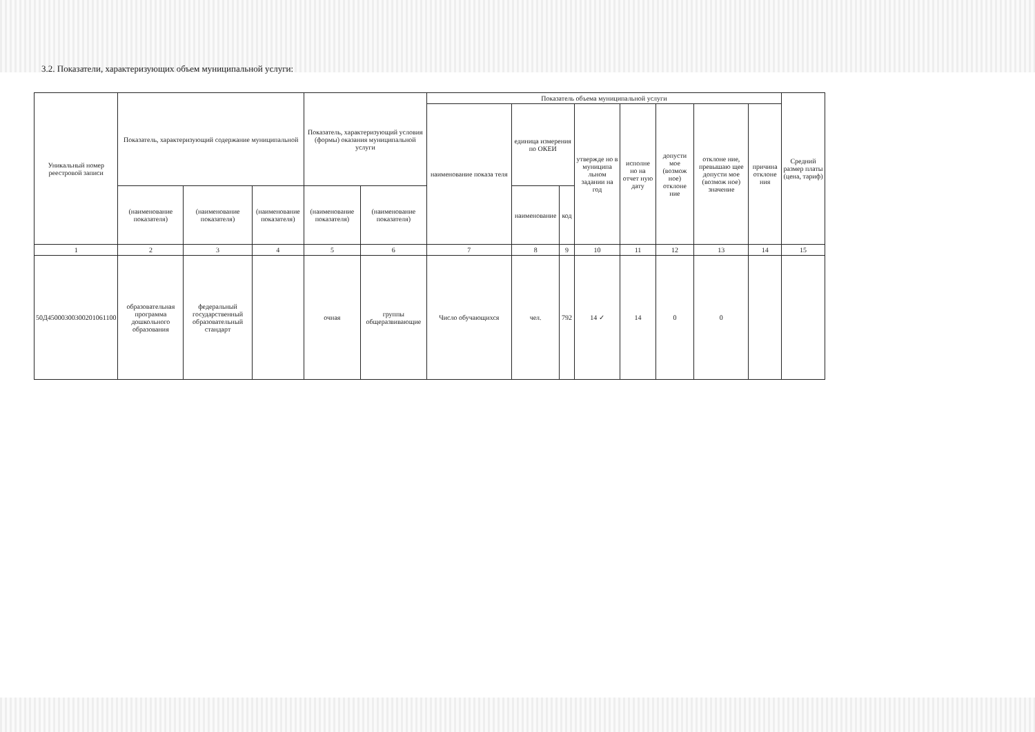3.2. Показатели, характеризующих объем муниципальной услуги:
| Уникальный номер реестровой записи | Показатель, характеризующий содержание муниципальной | | | Показатель, характеризующий условия (формы) оказания муниципальной услуги | | Показатель объема муниципальной услуги | | | | | | | | Средний размер платы (цена, тариф) |
| --- | --- | --- | --- | --- | --- | --- | --- | --- | --- | --- | --- | --- | --- | --- |
| | | | | | | наименование показа теля | единица измерения по ОКЕИ | | утвержде но в муниципа льном задании на год | исполне но на отчет ную дату | допусти мое (возмож ное) отклоне ние | отклоне ние, превышаю щее допусти мое (возмож ное) значение | причина отклоне ния | |
| | (наименование показателя) | (наименование показателя) | (наименование показателя) | (наименование показателя) | (наименование показателя) | | наименование | код | | | | | | |
| 1 | 2 | 3 | 4 | 5 | 6 | 7 | 8 | 9 | 10 | 11 | 12 | 13 | 14 | 15 |
| 50Д45000300300201061100 | образовательная программа дошкольного образования | федеральный государственный образовательный стандарт | | очная | группы общеразвивающие | Число обучающихся | чел. | 792 | 14 ✓ | 14 | 0 | 0 | | |